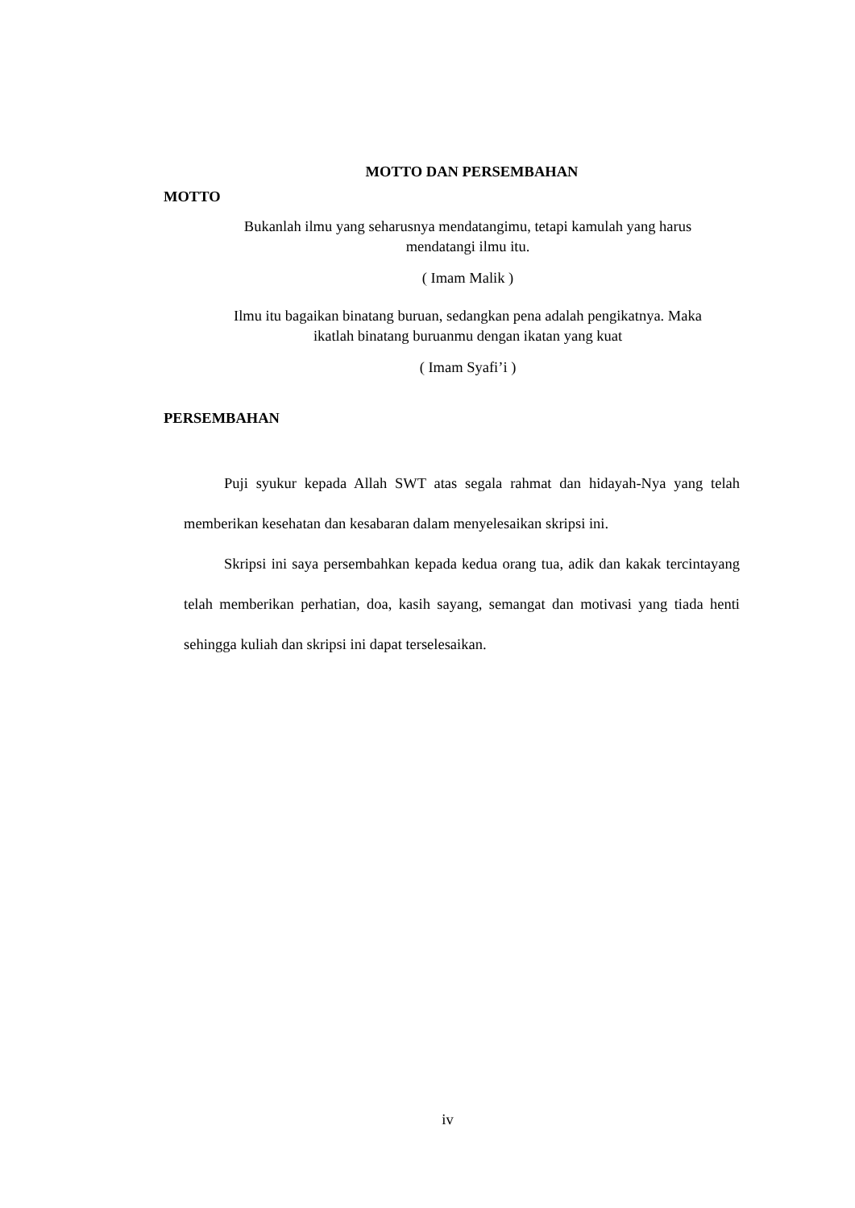MOTTO DAN PERSEMBAHAN
MOTTO
Bukanlah ilmu yang seharusnya mendatangimu, tetapi kamulah yang harus
mendatangi ilmu itu.
( Imam Malik )
Ilmu itu bagaikan binatang buruan, sedangkan pena adalah pengikatnya. Maka
ikatlah binatang buruanmu dengan ikatan yang kuat
( Imam Syafi’i )
PERSEMBAHAN
Puji syukur kepada Allah SWT atas segala rahmat dan hidayah-Nya yang telah memberikan kesehatan dan kesabaran dalam menyelesaikan skripsi ini.
Skripsi ini saya persembahkan kepada kedua orang tua, adik dan kakak tercintayang telah memberikan perhatian, doa, kasih sayang, semangat dan motivasi yang tiada henti sehingga kuliah dan skripsi ini dapat terselesaikan.
iv